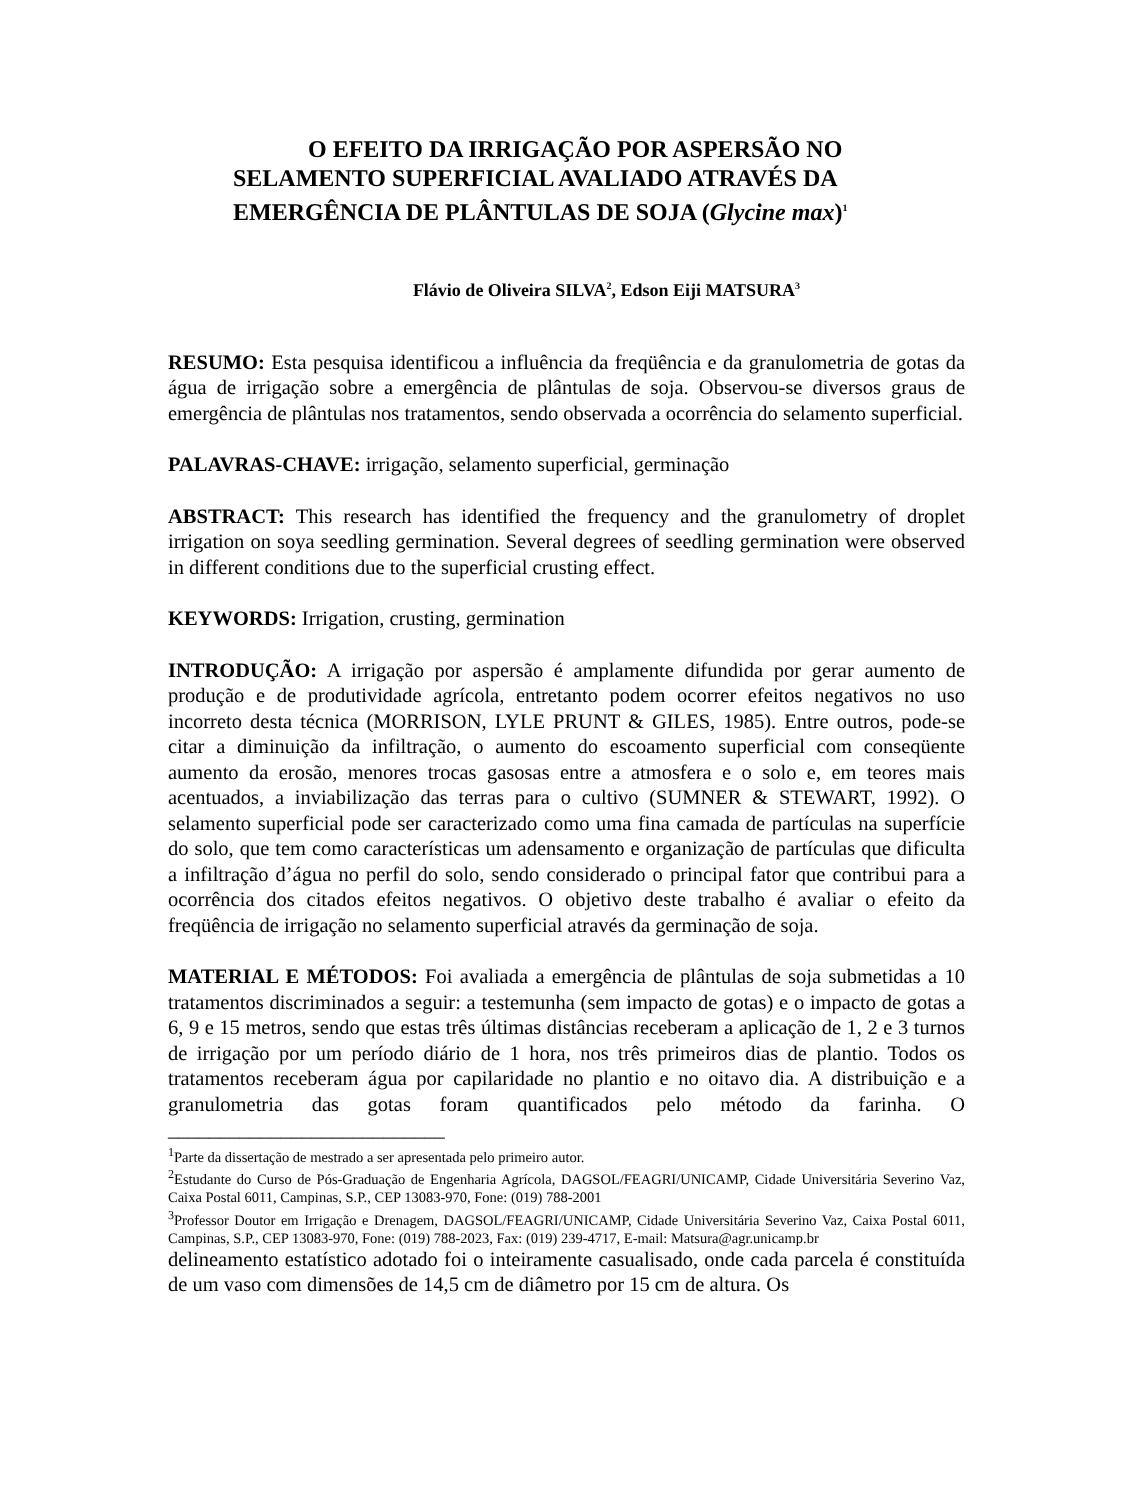O EFEITO DA IRRIGAÇÃO POR ASPERSÃO NO
SELAMENTO SUPERFICIAL AVALIADO ATRAVÉS DA
EMERGÊNCIA DE PLÂNTULAS DE SOJA (Glycine max)<sup>1</sup>
Flávio de Oliveira SILVA<sup>2</sup>, Edson Eiji MATSURA<sup>3</sup>
RESUMO: Esta pesquisa identificou a influência da freqüência e da granulometria de gotas da água de irrigação sobre a emergência de plântulas de soja. Observou-se diversos graus de emergência de plântulas nos tratamentos, sendo observada a ocorrência do selamento superficial.
PALAVRAS-CHAVE: irrigação, selamento superficial, germinação
ABSTRACT: This research has identified the frequency and the granulometry of droplet irrigation on soya seedling germination. Several degrees of seedling germination were observed in different conditions due to the superficial crusting effect.
KEYWORDS: Irrigation, crusting, germination
INTRODUÇÃO: A irrigação por aspersão é amplamente difundida por gerar aumento de produção e de produtividade agrícola, entretanto podem ocorrer efeitos negativos no uso incorreto desta técnica (MORRISON, LYLE PRUNT & GILES, 1985). Entre outros, pode-se citar a diminuição da infiltração, o aumento do escoamento superficial com conseqüente aumento da erosão, menores trocas gasosas entre a atmosfera e o solo e, em teores mais acentuados, a inviabilização das terras para o cultivo (SUMNER & STEWART, 1992). O selamento superficial pode ser caracterizado como uma fina camada de partículas na superfície do solo, que tem como características um adensamento e organização de partículas que dificulta a infiltração d’água no perfil do solo, sendo considerado o principal fator que contribui para a ocorrência dos citados efeitos negativos. O objetivo deste trabalho é avaliar o efeito da freqüência de irrigação no selamento superficial através da germinação de soja.
MATERIAL E MÉTODOS: Foi avaliada a emergência de plântulas de soja submetidas a 10 tratamentos discriminados a seguir: a testemunha (sem impacto de gotas) e o impacto de gotas a 6, 9 e 15 metros, sendo que estas três últimas distâncias receberam a aplicação de 1, 2 e 3 turnos de irrigação por um período diário de 1 hora, nos três primeiros dias de plantio. Todos os tratamentos receberam água por capilaridade no plantio e no oitavo dia. A distribuição e a granulometria das gotas foram quantificados pelo método da farinha. O ___________________________
<sup>1</sup> Parte da dissertação de mestrado a ser apresentada pelo primeiro autor.
<sup>2</sup> Estudante do Curso de Pós-Graduação de Engenharia Agrícola, DAGSOL/FEAGRI/UNICAMP, Cidade Universitária Severino Vaz, Caixa Postal 6011, Campinas, S.P., CEP 13083-970, Fone: (019) 788-2001
<sup>3</sup> Professor Doutor em Irrigação e Drenagem, DAGSOL/FEAGRI/UNICAMP, Cidade Universitária Severino Vaz, Caixa Postal 6011, Campinas, S.P., CEP 13083-970, Fone: (019) 788-2023, Fax: (019) 239-4717, E-mail: Matsura@agr.unicamp.br
delineamento estatístico adotado foi o inteiramente casualisado, onde cada parcela é constituída de um vaso com dimensões de 14,5 cm de diâmetro por 15 cm de altura. Os